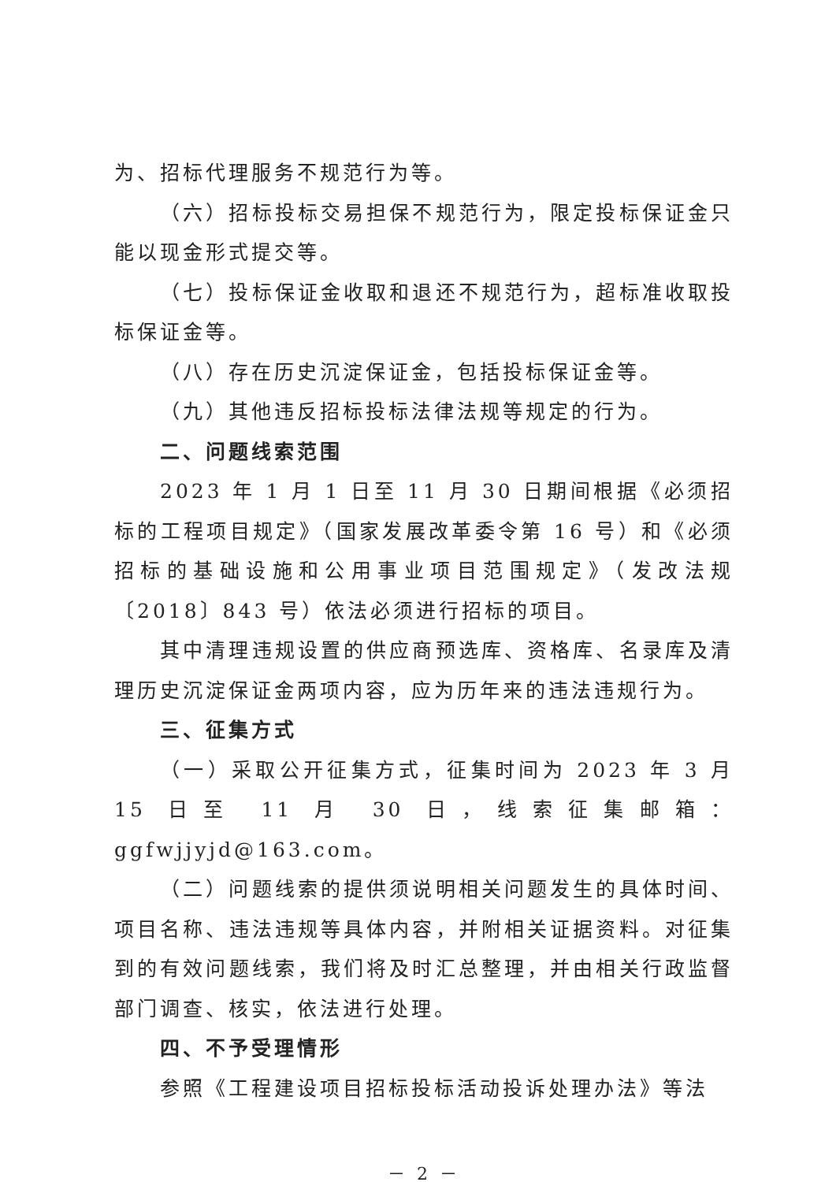为、招标代理服务不规范行为等。
（六）招标投标交易担保不规范行为，限定投标保证金只能以现金形式提交等。
（七）投标保证金收取和退还不规范行为，超标准收取投标保证金等。
（八）存在历史沉淀保证金，包括投标保证金等。
（九）其他违反招标投标法律法规等规定的行为。
二、问题线索范围
2023 年 1 月 1 日至 11 月 30 日期间根据《必须招标的工程项目规定》（国家发展改革委令第 16 号）和《必须招标的基础设施和公用事业项目范围规定》（发改法规〔2018〕843 号）依法必须进行招标的项目。
其中清理违规设置的供应商预选库、资格库、名录库及清理历史沉淀保证金两项内容，应为历年来的违法违规行为。
三、征集方式
（一）采取公开征集方式，征集时间为 2023 年 3 月 15 日至 11 月 30 日，线索征集邮箱：ggfwjjyjd@163.com。
（二）问题线索的提供须说明相关问题发生的具体时间、项目名称、违法违规等具体内容，并附相关证据资料。对征集到的有效问题线索，我们将及时汇总整理，并由相关行政监督部门调查、核实，依法进行处理。
四、不予受理情形
参照《工程建设项目招标投标活动投诉处理办法》等法
－ 2 －